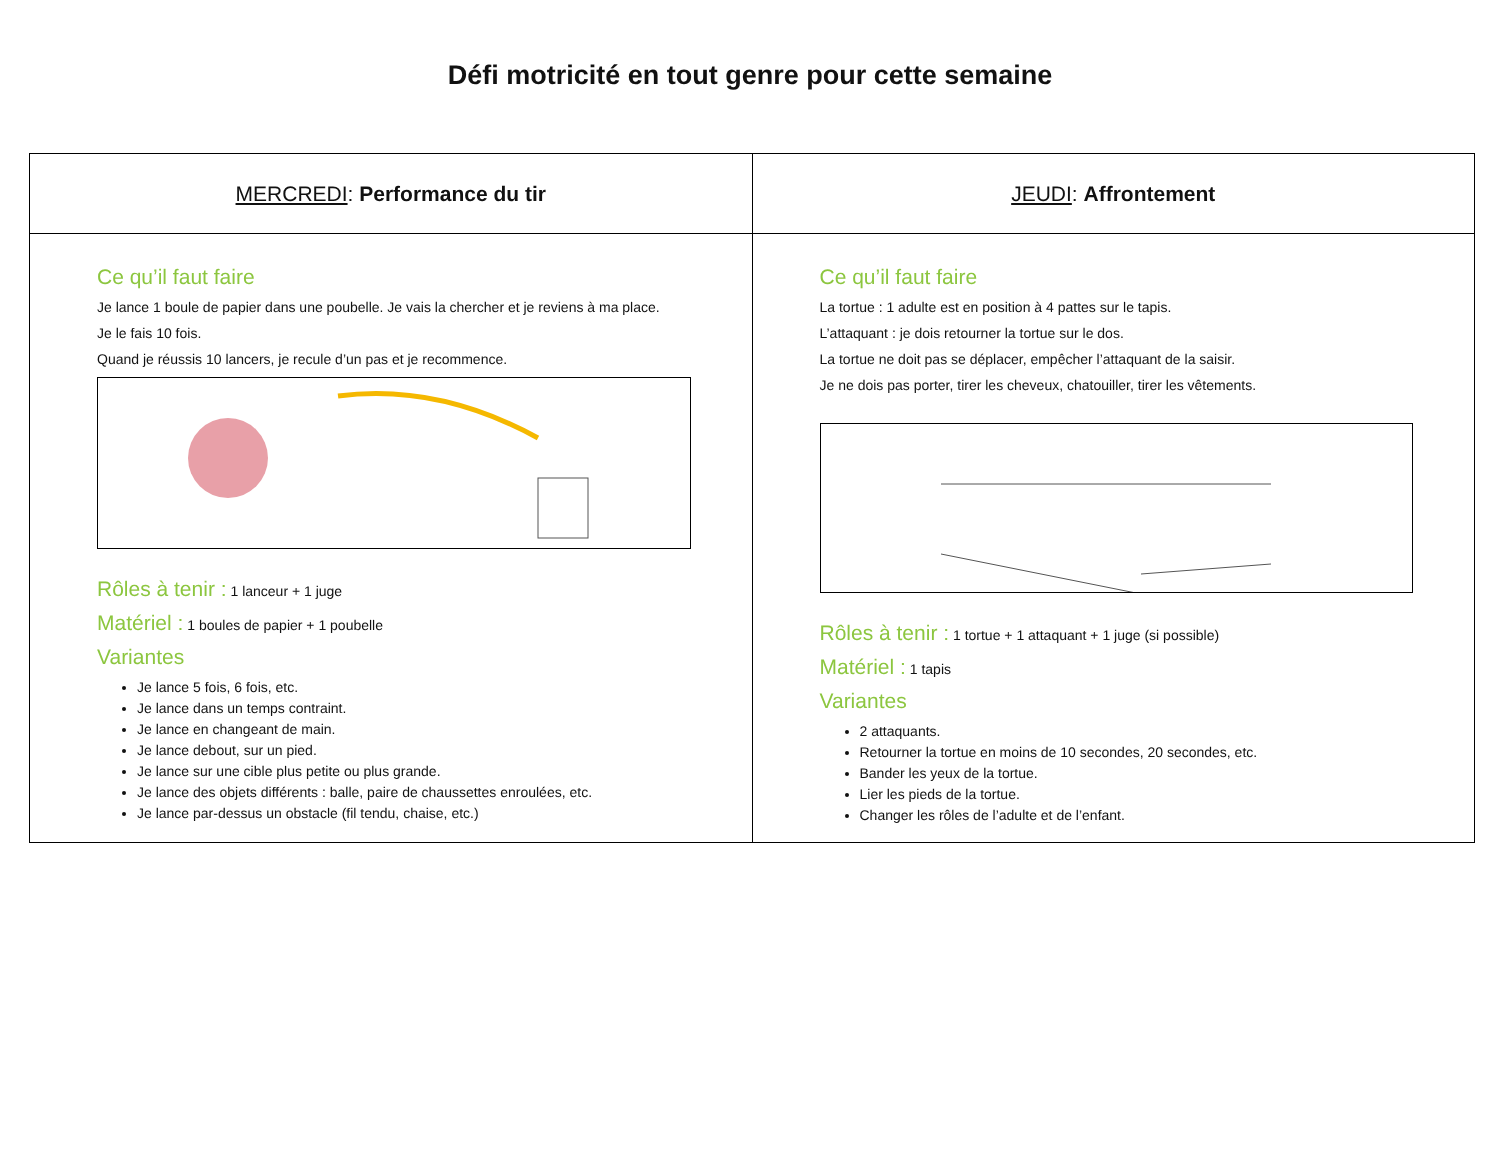Défi motricité en tout genre pour cette semaine
| MERCREDI : Performance du tir | JEUDI : Affrontement |
| --- | --- |
| Ce qu’il faut faire Je lance 1 boule de papier dans une poubelle. Je vais la chercher et je reviens à ma place. Je le fais 10 fois. Quand je réussis 10 lancers, je recule d’un pas et je recommence. Rôles à tenir : 1 lanceur + 1 juge Matériel : 1 boules de papier + 1 poubelle Variantes Je lance 5 fois, 6 fois, etc. Je lance dans un temps contraint. Je lance en changeant de main. Je lance debout, sur un pied. Je lance sur une cible plus petite ou plus grande. Je lance des objets différents : balle, paire de chaussettes enroulées, etc. Je lance par-dessus un obstacle (fil tendu, chaise, etc.) | Ce qu’il faut faire La tortue : 1 adulte est en position à 4 pattes sur le tapis. L’attaquant : je dois retourner la tortue sur le dos. La tortue ne doit pas se déplacer, empêcher l’attaquant de la saisir. Je ne dois pas porter, tirer les cheveux, chatouiller, tirer les vêtements. Rôles à tenir : 1 tortue + 1 attaquant + 1 juge (si possible) Matériel : 1 tapis Variantes 2 attaquants. Retourner la tortue en moins de 10 secondes, 20 secondes, etc. Bander les yeux de la tortue. Lier les pieds de la tortue. Changer les rôles de l’adulte et de l’enfant. |